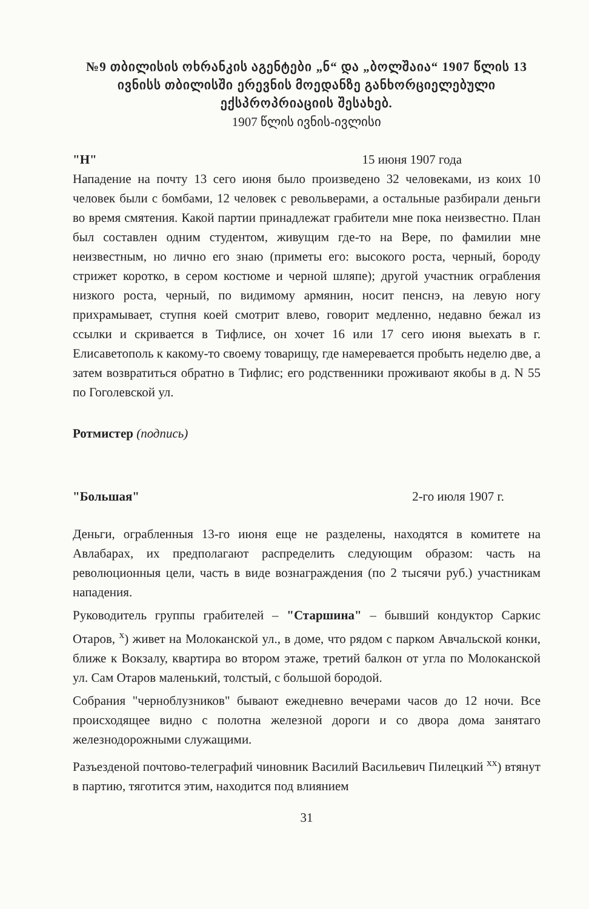№9 თბილისის ოხრანკის აგენტები „ნ“ და „ბოლშაია“ 1907 წლის 13 ივნისს თბილისში ერევნის მოედანზე განხორციელებული ექსპროპრიაციის შესახებ.
1907 წლის ივნის-ივლისი
"Н" 15 июня 1907 года
Нападение на почту 13 сего июня было произведено 32 человеками, из коих 10 человек были с бомбами, 12 человек с револьверами, а остальные разбирали деньги во время смятения. Какой партии принадлежат грабители мне пока неизвестно. План был составлен одним студентом, живущим где-то на Вере, по фамилии мне неизвестным, но лично его знаю (приметы его: высокого роста, черный, бороду стрижет коротко, в сером костюме и черной шляпе); другой участник ограбления низкого роста, черный, по видимому армянин, носит пенснэ, на левую ногу прихрамывает, ступня коей смотрит влево, говорит медленно, недавно бежал из ссылки и скривается в Тифлисе, он хочет 16 или 17 сего июня выехать в г. Елисаветополь к какому-то своему товарищу, где намеревается пробыть неделю две, а затем возвратиться обратно в Тифлис; его родственники проживают якобы в д. N 55 по Гоголевской ул.
Ротмистер (подпись)
"Большая" 2-го июля 1907 г.
Деньги, ограбленныя 13-го июня еще не разделены, находятся в комитете на Авлабарах, их предполагают распределить следующим образом: часть на революционныя цели, часть в виде вознаграждения (по 2 тысячи руб.) участникам нападения.
Руководитель группы грабителей – "Старшина" – бывший кондуктор Саркис Отаров, <sup>x</sup>) живет на Молоканской ул., в доме, что рядом с парком Авчальской конки, ближе к Вокзалу, квартира во втором этаже, третий балкон от угла по Молоканской ул. Сам Отаров маленький, толстый, с большой бородой.
Собрания "черноблузников" бывают ежедневно вечерами часов до 12 ночи. Все происходящее видно с полотна железной дороги и со двора дома занятаго железнодорожными служащими.
Разъезденой почтово-телеграфий чиновник Василий Васильевич Пилецкий <sup>xx</sup>) втянут в партию, тяготится этим, находится под влиянием
31